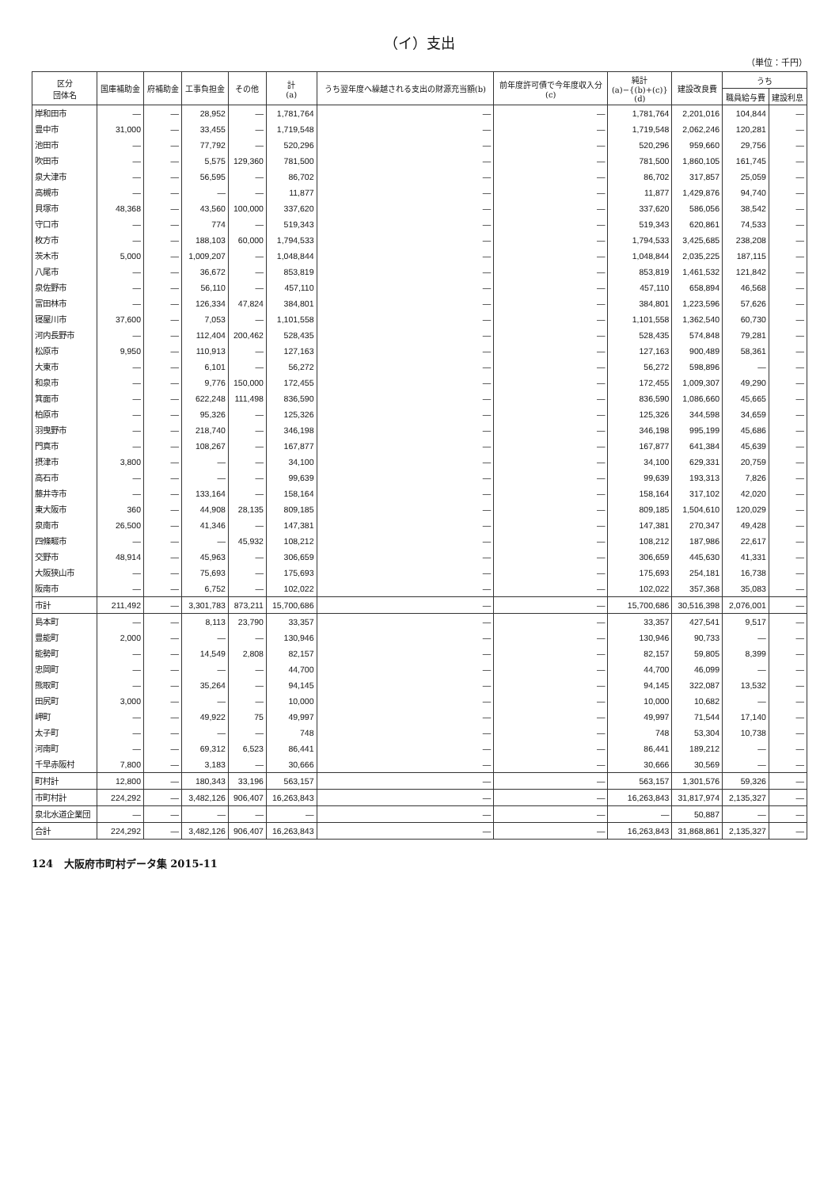（イ）支出
（単位：千円）
| 区分 団体名 | 国庫補助金 | 府補助金 | 工事負担金 | その他 | 計 (a) | うち翌年度へ繰越される支出の財源充当額(b) | 前年度許可債で今年度収入分 (c) | 純計 (a)−{(b)+(c)} (d) | 建設改良費 | うち | |
| --- | --- | --- | --- | --- | --- | --- | --- | --- | --- | --- | --- |
| | | | | | | | | | | 職員給与費 | 建設利息 |
| 岸和田市 | — | — | 28,952 | — | 1,781,764 | — | — | 1,781,764 | 2,201,016 | 104,844 | — |
| 豊中市 | 31,000 | — | 33,455 | — | 1,719,548 | — | — | 1,719,548 | 2,062,246 | 120,281 | — |
| 池田市 | — | — | 77,792 | — | 520,296 | — | — | 520,296 | 959,660 | 29,756 | — |
| 吹田市 | — | — | 5,575 | 129,360 | 781,500 | — | — | 781,500 | 1,860,105 | 161,745 | — |
| 泉大津市 | — | — | 56,595 | — | 86,702 | — | — | 86,702 | 317,857 | 25,059 | — |
| 高槻市 | — | — | — | — | 11,877 | — | — | 11,877 | 1,429,876 | 94,740 | — |
| 貝塚市 | 48,368 | — | 43,560 | 100,000 | 337,620 | — | — | 337,620 | 586,056 | 38,542 | — |
| 守口市 | — | — | 774 | — | 519,343 | — | — | 519,343 | 620,861 | 74,533 | — |
| 枚方市 | — | — | 188,103 | 60,000 | 1,794,533 | — | — | 1,794,533 | 3,425,685 | 238,208 | — |
| 茨木市 | 5,000 | — | 1,009,207 | — | 1,048,844 | — | — | 1,048,844 | 2,035,225 | 187,115 | — |
| 八尾市 | — | — | 36,672 | — | 853,819 | — | — | 853,819 | 1,461,532 | 121,842 | — |
| 泉佐野市 | — | — | 56,110 | — | 457,110 | — | — | 457,110 | 658,894 | 46,568 | — |
| 富田林市 | — | — | 126,334 | 47,824 | 384,801 | — | — | 384,801 | 1,223,596 | 57,626 | — |
| 寝屋川市 | 37,600 | — | 7,053 | — | 1,101,558 | — | — | 1,101,558 | 1,362,540 | 60,730 | — |
| 河内長野市 | — | — | 112,404 | 200,462 | 528,435 | — | — | 528,435 | 574,848 | 79,281 | — |
| 松原市 | 9,950 | — | 110,913 | — | 127,163 | — | — | 127,163 | 900,489 | 58,361 | — |
| 大東市 | — | — | 6,101 | — | 56,272 | — | — | 56,272 | 598,896 | — | — |
| 和泉市 | — | — | 9,776 | 150,000 | 172,455 | — | — | 172,455 | 1,009,307 | 49,290 | — |
| 箕面市 | — | — | 622,248 | 111,498 | 836,590 | — | — | 836,590 | 1,086,660 | 45,665 | — |
| 柏原市 | — | — | 95,326 | — | 125,326 | — | — | 125,326 | 344,598 | 34,659 | — |
| 羽曳野市 | — | — | 218,740 | — | 346,198 | — | — | 346,198 | 995,199 | 45,686 | — |
| 門真市 | — | — | 108,267 | — | 167,877 | — | — | 167,877 | 641,384 | 45,639 | — |
| 摂津市 | 3,800 | — | — | — | 34,100 | — | — | 34,100 | 629,331 | 20,759 | — |
| 高石市 | — | — | — | — | 99,639 | — | — | 99,639 | 193,313 | 7,826 | — |
| 藤井寺市 | — | — | 133,164 | — | 158,164 | — | — | 158,164 | 317,102 | 42,020 | — |
| 東大阪市 | 360 | — | 44,908 | 28,135 | 809,185 | — | — | 809,185 | 1,504,610 | 120,029 | — |
| 泉南市 | 26,500 | — | 41,346 | — | 147,381 | — | — | 147,381 | 270,347 | 49,428 | — |
| 四條畷市 | — | — | — | 45,932 | 108,212 | — | — | 108,212 | 187,986 | 22,617 | — |
| 交野市 | 48,914 | — | 45,963 | — | 306,659 | — | — | 306,659 | 445,630 | 41,331 | — |
| 大阪狭山市 | — | — | 75,693 | — | 175,693 | — | — | 175,693 | 254,181 | 16,738 | — |
| 阪南市 | — | — | 6,752 | — | 102,022 | — | — | 102,022 | 357,368 | 35,083 | — |
| 市計 | 211,492 | — | 3,301,783 | 873,211 | 15,700,686 | — | — | 15,700,686 | 30,516,398 | 2,076,001 | — |
| 島本町 | — | — | 8,113 | 23,790 | 33,357 | — | — | 33,357 | 427,541 | 9,517 | — |
| 豊能町 | 2,000 | — | — | — | 130,946 | — | — | 130,946 | 90,733 | — | — |
| 能勢町 | — | — | 14,549 | 2,808 | 82,157 | — | — | 82,157 | 59,805 | 8,399 | — |
| 忠岡町 | — | — | — | — | 44,700 | — | — | 44,700 | 46,099 | — | — |
| 熊取町 | — | — | 35,264 | — | 94,145 | — | — | 94,145 | 322,087 | 13,532 | — |
| 田尻町 | 3,000 | — | — | — | 10,000 | — | — | 10,000 | 10,682 | — | — |
| 岬町 | — | — | 49,922 | 75 | 49,997 | — | — | 49,997 | 71,544 | 17,140 | — |
| 太子町 | — | — | — | — | 748 | — | — | 748 | 53,304 | 10,738 | — |
| 河南町 | — | — | 69,312 | 6,523 | 86,441 | — | — | 86,441 | 189,212 | — | — |
| 千早赤阪村 | 7,800 | — | 3,183 | — | 30,666 | — | — | 30,666 | 30,569 | — | — |
| 町村計 | 12,800 | — | 180,343 | 33,196 | 563,157 | — | — | 563,157 | 1,301,576 | 59,326 | — |
| 市町村計 | 224,292 | — | 3,482,126 | 906,407 | 16,263,843 | — | — | 16,263,843 | 31,817,974 | 2,135,327 | — |
| 泉北水道企業団 | — | — | — | — | — | — | — | — | 50,887 | — | — |
| 合計 | 224,292 | — | 3,482,126 | 906,407 | 16,263,843 | — | — | 16,263,843 | 31,868,861 | 2,135,327 | — |
124 大阪府市町村データ集 2015-11